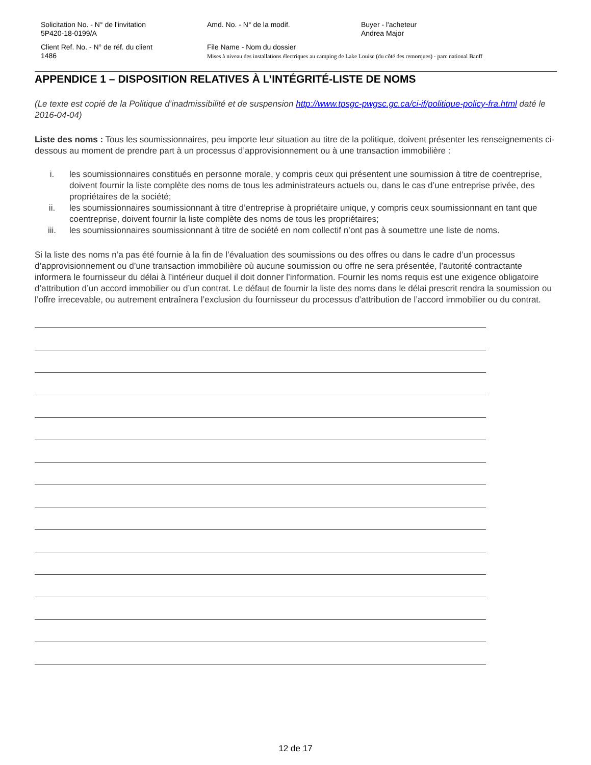Solicitation No. - N° de l'invitation
5P420-18-0199/A
Amd. No. - N° de la modif. Buyer - l'acheteur
Andrea Major
Client Ref. No. - N° de réf. du client
1486
File Name - Nom du dossier
Mises à niveau des installations électriques au camping de Lake Louise (du côté des remorques) - parc national Banff
APPENDICE 1 – DISPOSITION RELATIVES À L’INTÉGRITÉ-LISTE DE NOMS
(Le texte est copié de la Politique d’inadmissibilité et de suspension http://www.tpsgc-pwgsc.gc.ca/ci-if/politique-policy-fra.html daté le 2016-04-04)
Liste des noms : Tous les soumissionnaires, peu importe leur situation au titre de la politique, doivent présenter les renseignements ci-dessous au moment de prendre part à un processus d’approvisionnement ou à une transaction immobilière :
i. les soumissionnaires constitués en personne morale, y compris ceux qui présentent une soumission à titre de coentreprise, doivent fournir la liste complète des noms de tous les administrateurs actuels ou, dans le cas d’une entreprise privée, des propriétaires de la société;
ii. les soumissionnaires soumissionnant à titre d’entreprise à propriétaire unique, y compris ceux soumissionnant en tant que coentreprise, doivent fournir la liste complète des noms de tous les propriétaires;
iii. les soumissionnaires soumissionnant à titre de société en nom collectif n’ont pas à soumettre une liste de noms.
Si la liste des noms n’a pas été fournie à la fin de l’évaluation des soumissions ou des offres ou dans le cadre d’un processus d’approvisionnement ou d’une transaction immobilière où aucune soumission ou offre ne sera présentée, l’autorité contractante informera le fournisseur du délai à l’intérieur duquel il doit donner l’information. Fournir les noms requis est une exigence obligatoire d’attribution d’un accord immobilier ou d’un contrat. Le défaut de fournir la liste des noms dans le délai prescrit rendra la soumission ou l’offre irrecevable, ou autrement entraînera l’exclusion du fournisseur du processus d’attribution de l’accord immobilier ou du contrat.
12 de 17